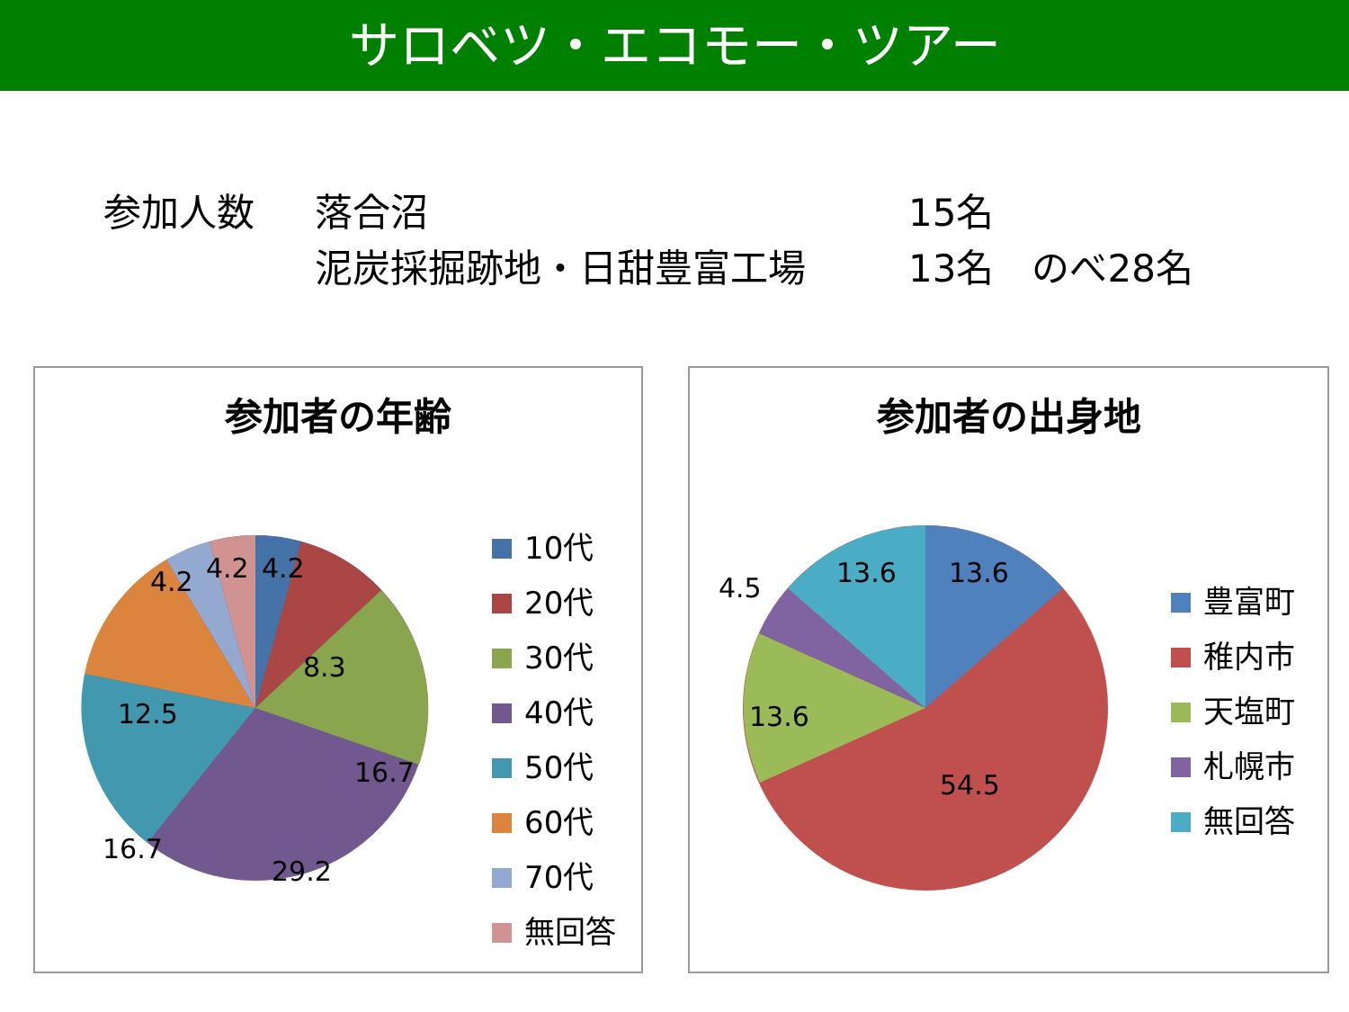サロベツ・エコモー・ツアー
参加人数 落合沼 15名
泥炭採掘跡地・日甜豊富工場 13名　のべ28名
参加者の年齢
4.2
4.2
4.2
8.3
16.7
29.2
16.7
12.5
10代
20代
30代
40代
50代
60代
70代
無回答
参加者の出身地
4.5
13.6
13.6
13.6
54.5
豊富町
稚内市
天塩町
札幌市
無回答